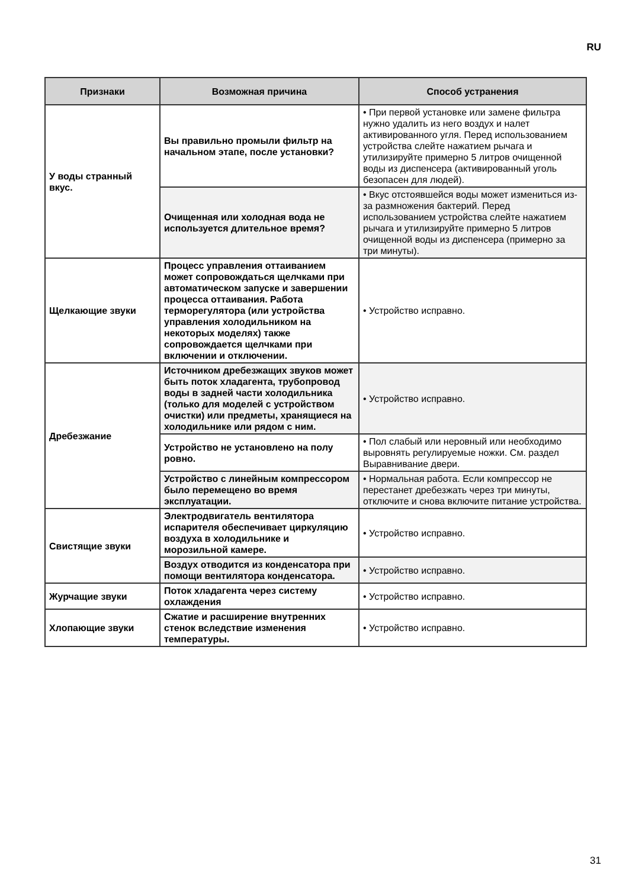RU
| Признаки | Возможная причина | Способ устранения |
| --- | --- | --- |
| У воды странный вкус. | Вы правильно промыли фильтр на начальном этапе, после установки? | • При первой установке или замене фильтра нужно удалить из него воздух и налет активированного угля. Перед использованием устройства слейте нажатием рычага и утилизируйте примерно 5 литров очищенной воды из диспенсера (активированный уголь безопасен для людей). |
| | Очищенная или холодная вода не используется длительное время? | • Вкус отстоявшейся воды может измениться из-за размножения бактерий. Перед использованием устройства слейте нажатием рычага и утилизируйте примерно 5 литров очищенной воды из диспенсера (примерно за три минуты). |
| Щелкающие звуки | Процесс управления оттаиванием может сопровождаться щелчками при автоматическом запуске и завершении процесса оттаивания. Работа терморегулятора (или устройства управления холодильником на некоторых моделях) также сопровождается щелчками при включении и отключении. | • Устройство исправно. |
| Дребезжание | Источником дребезжащих звуков может быть поток хладагента, трубопровод воды в задней части холодильника (только для моделей с устройством очистки) или предметы, хранящиеся на холодильнике или рядом с ним. | • Устройство исправно. |
| | Устройство не установлено на полу ровно. | • Пол слабый или неровный или необходимо выровнять регулируемые ножки. См. раздел Выравнивание двери. |
| | Устройство с линейным компрессором было перемещено во время эксплуатации. | • Нормальная работа. Если компрессор не перестанет дребезжать через три минуты, отключите и снова включите питание устройства. |
| Свистящие звуки | Электродвигатель вентилятора испарителя обеспечивает циркуляцию воздуха в холодильнике и морозильной камере. | • Устройство исправно. |
| | Воздух отводится из конденсатора при помощи вентилятора конденсатора. | • Устройство исправно. |
| Журчащие звуки | Поток хладагента через систему охлаждения | • Устройство исправно. |
| Хлопающие звуки | Сжатие и расширение внутренних стенок вследствие изменения температуры. | • Устройство исправно. |
31